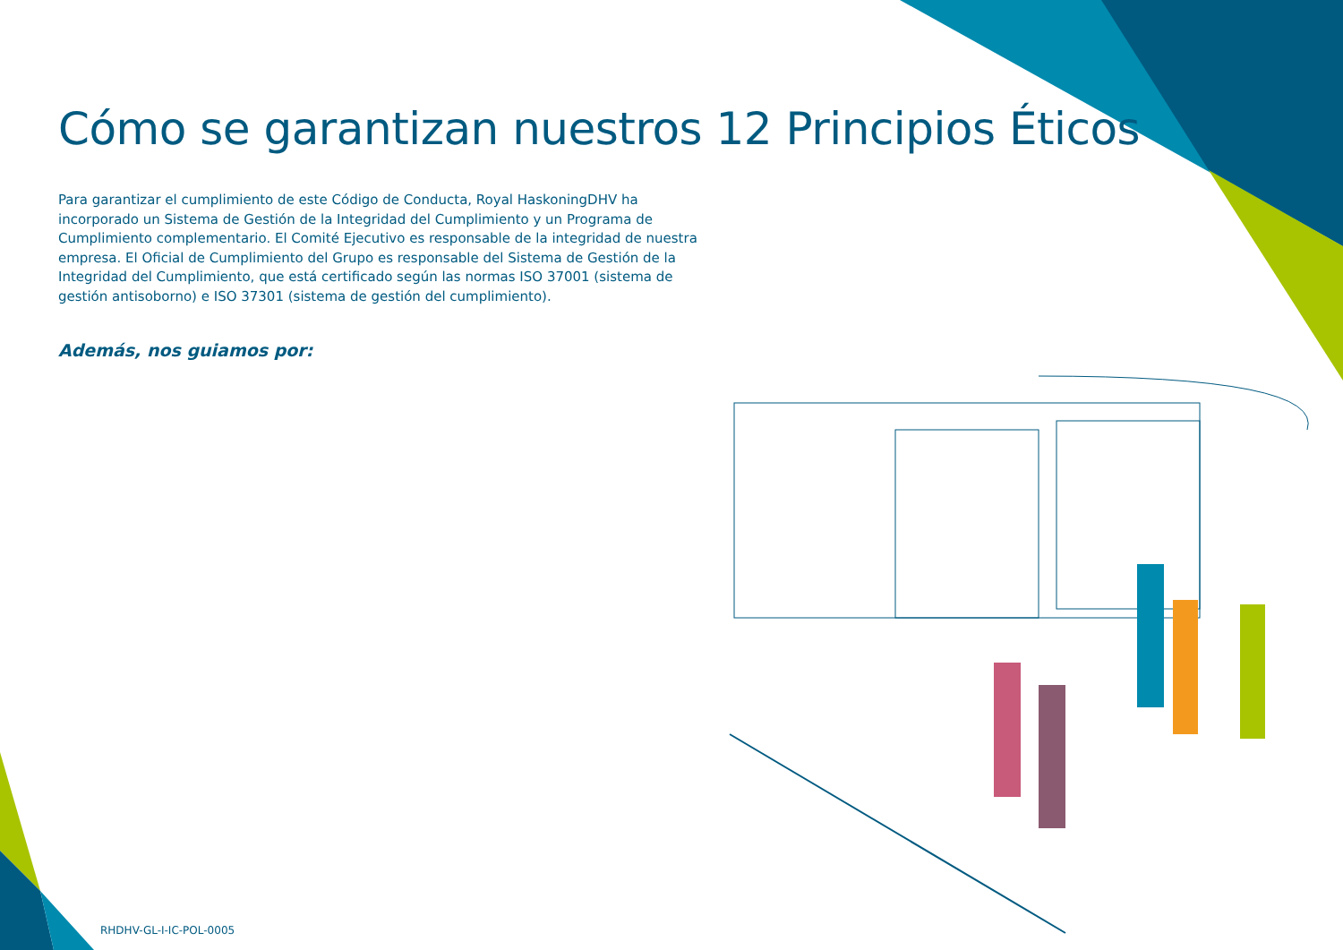Cómo se garantizan nuestros 12 Principios Éticos
Para garantizar el cumplimiento de este Código de Conducta, Royal HaskoningDHV ha incorporado un Sistema de Gestión de la Integridad del Cumplimiento y un Programa de Cumplimiento complementario. El Comité Ejecutivo es responsable de la integridad de nuestra empresa. El Oficial de Cumplimiento del Grupo es responsable del Sistema de Gestión de la Integridad del Cumplimiento, que está certificado según las normas ISO 37001 (sistema de gestión antisoborno) e ISO 37301 (sistema de gestión del cumplimiento).
Además, nos guiamos por:
RHDHV-GL-I-IC-POL-0005